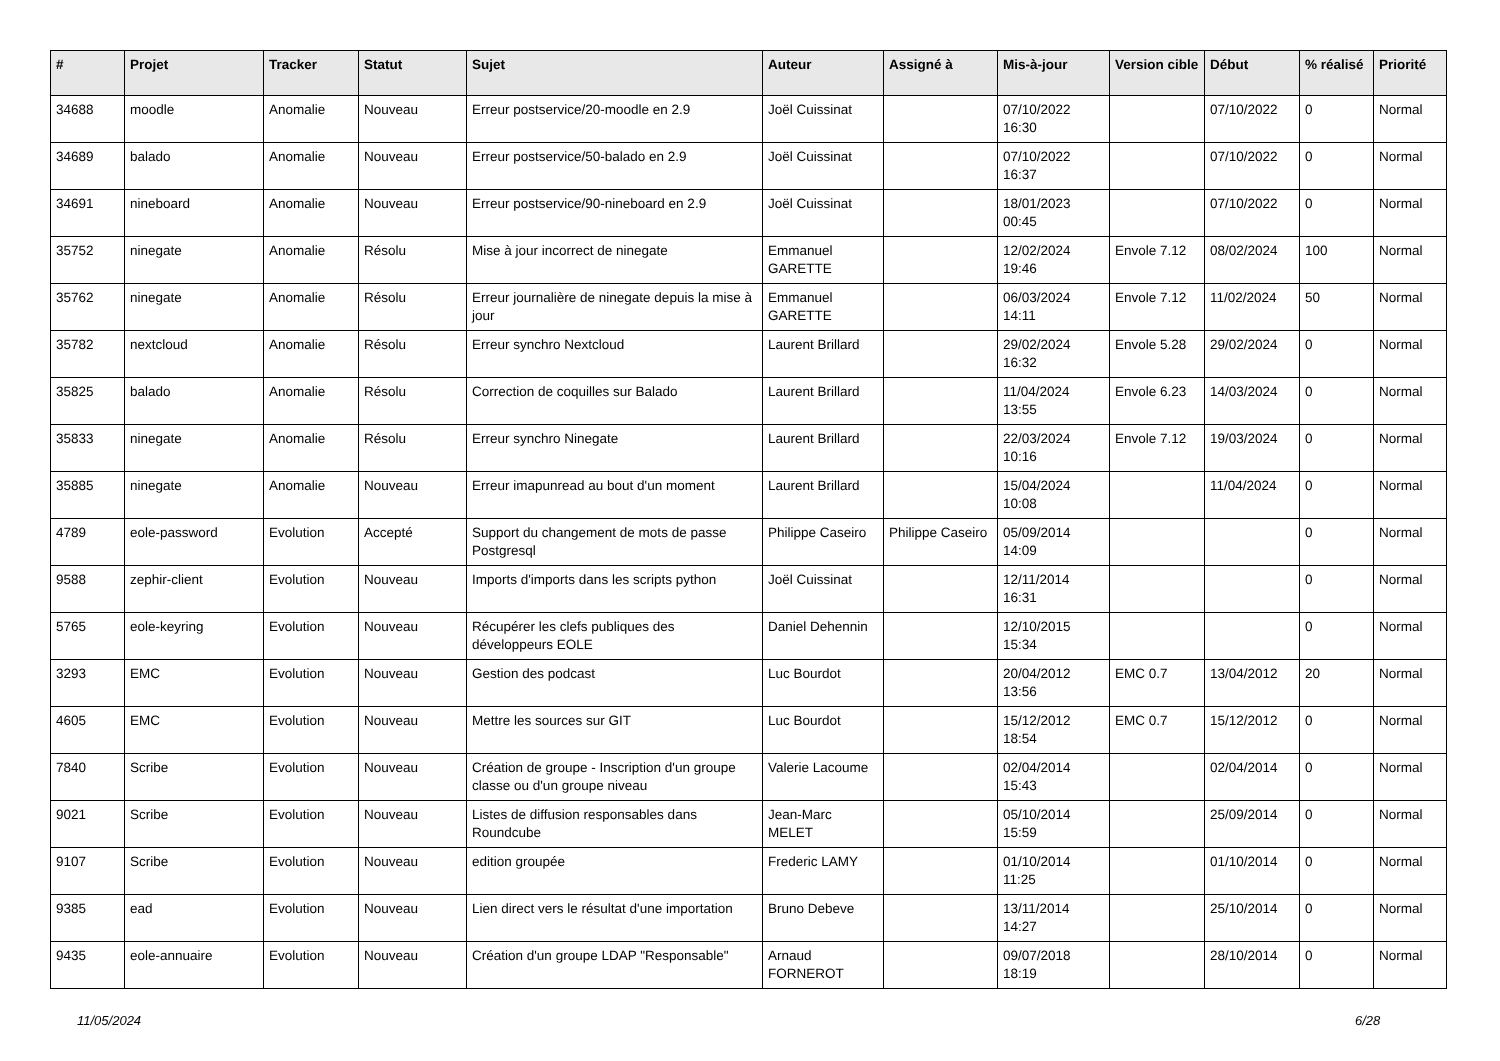| # | Projet | Tracker | Statut | Sujet | Auteur | Assigné à | Mis-à-jour | Version cible | Début | % réalisé | Priorité |
| --- | --- | --- | --- | --- | --- | --- | --- | --- | --- | --- | --- |
| 34688 | moodle | Anomalie | Nouveau | Erreur postservice/20-moodle en 2.9 | Joël Cuissinat | | 07/10/2022 16:30 | | 07/10/2022 | 0 | Normal |
| 34689 | balado | Anomalie | Nouveau | Erreur postservice/50-balado en 2.9 | Joël Cuissinat | | 07/10/2022 16:37 | | 07/10/2022 | 0 | Normal |
| 34691 | nineboard | Anomalie | Nouveau | Erreur postservice/90-nineboard en 2.9 | Joël Cuissinat | | 18/01/2023 00:45 | | 07/10/2022 | 0 | Normal |
| 35752 | ninegate | Anomalie | Résolu | Mise à jour incorrect de ninegate | Emmanuel GARETTE | | 12/02/2024 19:46 | Envole 7.12 | 08/02/2024 | 100 | Normal |
| 35762 | ninegate | Anomalie | Résolu | Erreur journalière de ninegate depuis la mise à jour | Emmanuel GARETTE | | 06/03/2024 14:11 | Envole 7.12 | 11/02/2024 | 50 | Normal |
| 35782 | nextcloud | Anomalie | Résolu | Erreur synchro Nextcloud | Laurent Brillard | | 29/02/2024 16:32 | Envole 5.28 | 29/02/2024 | 0 | Normal |
| 35825 | balado | Anomalie | Résolu | Correction de coquilles sur Balado | Laurent Brillard | | 11/04/2024 13:55 | Envole 6.23 | 14/03/2024 | 0 | Normal |
| 35833 | ninegate | Anomalie | Résolu | Erreur synchro Ninegate | Laurent Brillard | | 22/03/2024 10:16 | Envole 7.12 | 19/03/2024 | 0 | Normal |
| 35885 | ninegate | Anomalie | Nouveau | Erreur imapunread au bout d'un moment | Laurent Brillard | | 15/04/2024 10:08 | | 11/04/2024 | 0 | Normal |
| 4789 | eole-password | Evolution | Accepté | Support du changement de mots de passe Postgresql | Philippe Caseiro | Philippe Caseiro | 05/09/2014 14:09 | | | 0 | Normal |
| 9588 | zephir-client | Evolution | Nouveau | Imports d'imports dans les scripts python | Joël Cuissinat | | 12/11/2014 16:31 | | | 0 | Normal |
| 5765 | eole-keyring | Evolution | Nouveau | Récupérer les clefs publiques des développeurs EOLE | Daniel Dehennin | | 12/10/2015 15:34 | | | 0 | Normal |
| 3293 | EMC | Evolution | Nouveau | Gestion des podcast | Luc Bourdot | | 20/04/2012 13:56 | EMC 0.7 | 13/04/2012 | 20 | Normal |
| 4605 | EMC | Evolution | Nouveau | Mettre les sources sur GIT | Luc Bourdot | | 15/12/2012 18:54 | EMC 0.7 | 15/12/2012 | 0 | Normal |
| 7840 | Scribe | Evolution | Nouveau | Création de groupe - Inscription d'un groupe classe ou d'un groupe niveau | Valerie Lacoume | | 02/04/2014 15:43 | | 02/04/2014 | 0 | Normal |
| 9021 | Scribe | Evolution | Nouveau | Listes de diffusion responsables dans Roundcube | Jean-Marc MELET | | 05/10/2014 15:59 | | 25/09/2014 | 0 | Normal |
| 9107 | Scribe | Evolution | Nouveau | edition groupée | Frederic LAMY | | 01/10/2014 11:25 | | 01/10/2014 | 0 | Normal |
| 9385 | ead | Evolution | Nouveau | Lien direct vers le résultat d'une importation | Bruno Debeve | | 13/11/2014 14:27 | | 25/10/2014 | 0 | Normal |
| 9435 | eole-annuaire | Evolution | Nouveau | Création d'un groupe LDAP "Responsable" | Arnaud FORNEROT | | 09/07/2018 18:19 | | 28/10/2014 | 0 | Normal |
11/05/2024 6/28